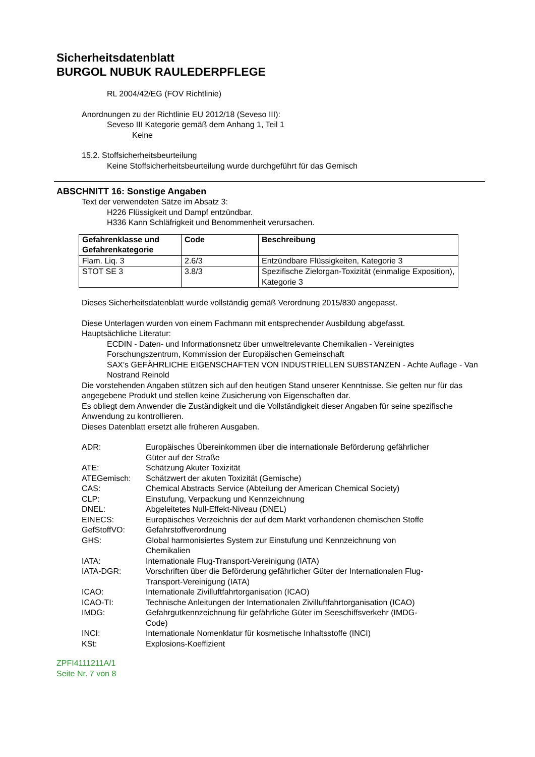Sicherheitsdatenblatt
BURGOL NUBUK RAULEDERPFLEGE
RL 2004/42/EG (FOV Richtlinie)
Anordnungen zu der Richtlinie EU 2012/18 (Seveso III):
Seveso III Kategorie gemäß dem Anhang 1, Teil 1
Keine
15.2. Stoffsicherheitsbeurteilung
Keine Stoffsicherheitsbeurteilung wurde durchgeführt für das Gemisch
ABSCHNITT 16: Sonstige Angaben
Text der verwendeten Sätze im Absatz 3:
H226 Flüssigkeit und Dampf entzündbar.
H336 Kann Schläfrigkeit und Benommenheit verursachen.
| Gefahrenklasse und Gefahrenkategorie | Code | Beschreibung |
| --- | --- | --- |
| Flam. Liq. 3 | 2.6/3 | Entzündbare Flüssigkeiten, Kategorie 3 |
| STOT SE 3 | 3.8/3 | Spezifische Zielorgan-Toxizität (einmalige Exposition), Kategorie 3 |
Dieses Sicherheitsdatenblatt wurde vollständig gemäß Verordnung 2015/830 angepasst.
Diese Unterlagen wurden von einem Fachmann mit entsprechender Ausbildung abgefasst.
Hauptsächliche Literatur:
ECDIN - Daten- und Informationsnetz über umweltrelevante Chemikalien - Vereinigtes Forschungszentrum, Kommission der Europäischen Gemeinschaft
SAX's GEFÄHRLICHE EIGENSCHAFTEN VON INDUSTRIELLEN SUBSTANZEN - Achte Auflage - Van Nostrand Reinold
Die vorstehenden Angaben stützen sich auf den heutigen Stand unserer Kenntnisse. Sie gelten nur für das angegebene Produkt und stellen keine Zusicherung von Eigenschaften dar.
Es obliegt dem Anwender die Zuständigkeit und die Vollständigkeit dieser Angaben für seine spezifische Anwendung zu kontrollieren.
Dieses Datenblatt ersetzt alle früheren Ausgaben.
| ADR: | Europäisches Übereinkommen über die internationale Beförderung gefährlicher Güter auf der Straße |
| ATE: | Schätzung Akuter Toxizität |
| ATEGemisch: | Schätzwert der akuten Toxizität (Gemische) |
| CAS: | Chemical Abstracts Service (Abteilung der American Chemical Society) |
| CLP: | Einstufung, Verpackung und Kennzeichnung |
| DNEL: | Abgeleitetes Null-Effekt-Niveau (DNEL) |
| EINECS: | Europäisches Verzeichnis der auf dem Markt vorhandenen chemischen Stoffe |
| GefStoffVO: | Gefahrstoffverordnung |
| GHS: | Global harmonisiertes System zur Einstufung und Kennzeichnung von Chemikalien |
| IATA: | Internationale Flug-Transport-Vereinigung (IATA) |
| IATA-DGR: | Vorschriften über die Beförderung gefährlicher Güter der Internationalen Flug-Transport-Vereinigung (IATA) |
| ICAO: | Internationale Zivilluftfahrtorganisation (ICAO) |
| ICAO-TI: | Technische Anleitungen der Internationalen Zivilluftfahrtorganisation (ICAO) |
| IMDG: | Gefahrgutkennzeichnung für gefährliche Güter im Seeschiffsverkehr (IMDG-Code) |
| INCI: | Internationale Nomenklatur für kosmetische Inhaltsstoffe (INCI) |
| KSt: | Explosions-Koeffizient |
ZPFI4111211A/1
Seite Nr. 7 von 8